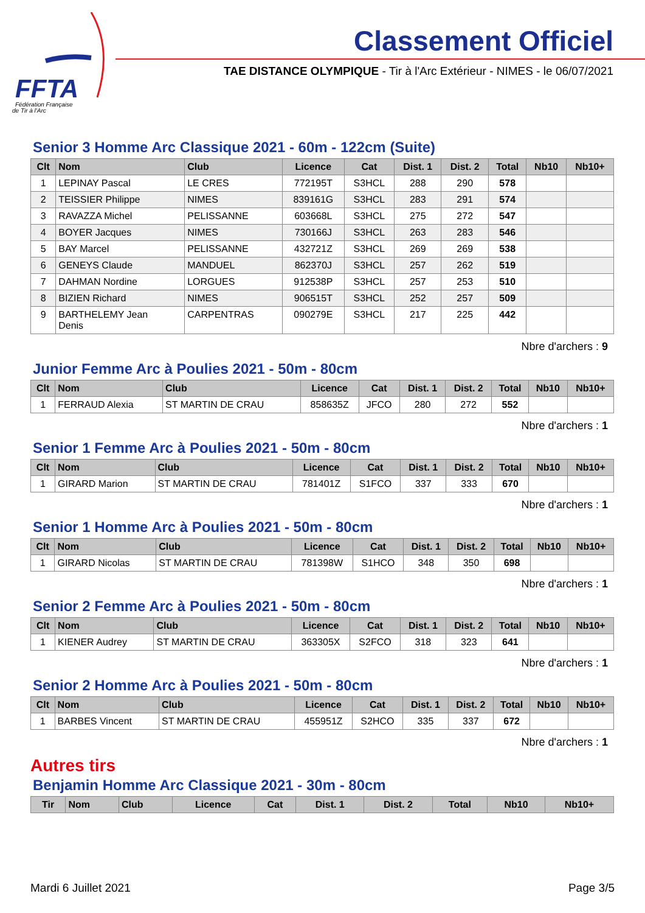FFTA
Fédération Française
de Tir à l'Arc
Classement Officiel
TAE DISTANCE OLYMPIQUE - Tir à l'Arc Extérieur - NIMES - le 06/07/2021
Senior 3 Homme Arc Classique 2021 - 60m - 122cm (Suite)
| Clt | Nom | Club | Licence | Cat | Dist. 1 | Dist. 2 | Total | Nb10 | Nb10+ |
| --- | --- | --- | --- | --- | --- | --- | --- | --- | --- |
| 1 | LEPINAY Pascal | LE CRES | 772195T | S3HCL | 288 | 290 | 578 | | |
| 2 | TEISSIER Philippe | NIMES | 839161G | S3HCL | 283 | 291 | 574 | | |
| 3 | RAVAZZA Michel | PELISSANNE | 603668L | S3HCL | 275 | 272 | 547 | | |
| 4 | BOYER Jacques | NIMES | 730166J | S3HCL | 263 | 283 | 546 | | |
| 5 | BAY Marcel | PELISSANNE | 432721Z | S3HCL | 269 | 269 | 538 | | |
| 6 | GENEYS Claude | MANDUEL | 862370J | S3HCL | 257 | 262 | 519 | | |
| 7 | DAHMAN Nordine | LORGUES | 912538P | S3HCL | 257 | 253 | 510 | | |
| 8 | BIZIEN Richard | NIMES | 906515T | S3HCL | 252 | 257 | 509 | | |
| 9 | BARTHELEMY Jean Denis | CARPENTRAS | 090279E | S3HCL | 217 | 225 | 442 | | |
Nbre d'archers : 9
Junior Femme Arc à Poulies 2021 - 50m - 80cm
| Clt | Nom | Club | Licence | Cat | Dist. 1 | Dist. 2 | Total | Nb10 | Nb10+ |
| --- | --- | --- | --- | --- | --- | --- | --- | --- | --- |
| 1 | FERRAUD Alexia | ST MARTIN DE CRAU | 858635Z | JFCO | 280 | 272 | 552 | | |
Nbre d'archers : 1
Senior 1 Femme Arc à Poulies 2021 - 50m - 80cm
| Clt | Nom | Club | Licence | Cat | Dist. 1 | Dist. 2 | Total | Nb10 | Nb10+ |
| --- | --- | --- | --- | --- | --- | --- | --- | --- | --- |
| 1 | GIRARD Marion | ST MARTIN DE CRAU | 781401Z | S1FCO | 337 | 333 | 670 | | |
Nbre d'archers : 1
Senior 1 Homme Arc à Poulies 2021 - 50m - 80cm
| Clt | Nom | Club | Licence | Cat | Dist. 1 | Dist. 2 | Total | Nb10 | Nb10+ |
| --- | --- | --- | --- | --- | --- | --- | --- | --- | --- |
| 1 | GIRARD Nicolas | ST MARTIN DE CRAU | 781398W | S1HCO | 348 | 350 | 698 | | |
Nbre d'archers : 1
Senior 2 Femme Arc à Poulies 2021 - 50m - 80cm
| Clt | Nom | Club | Licence | Cat | Dist. 1 | Dist. 2 | Total | Nb10 | Nb10+ |
| --- | --- | --- | --- | --- | --- | --- | --- | --- | --- |
| 1 | KIENER Audrey | ST MARTIN DE CRAU | 363305X | S2FCO | 318 | 323 | 641 | | |
Nbre d'archers : 1
Senior 2 Homme Arc à Poulies 2021 - 50m - 80cm
| Clt | Nom | Club | Licence | Cat | Dist. 1 | Dist. 2 | Total | Nb10 | Nb10+ |
| --- | --- | --- | --- | --- | --- | --- | --- | --- | --- |
| 1 | BARBES Vincent | ST MARTIN DE CRAU | 455951Z | S2HCO | 335 | 337 | 672 | | |
Nbre d'archers : 1
Autres tirs
Benjamin Homme Arc Classique 2021 - 30m - 80cm
| Tir | Nom | Club | Licence | Cat | Dist. 1 | Dist. 2 | Total | Nb10 | Nb10+ |
| --- | --- | --- | --- | --- | --- | --- | --- | --- | --- |
Mardi 6 Juillet 2021 Page 3/5